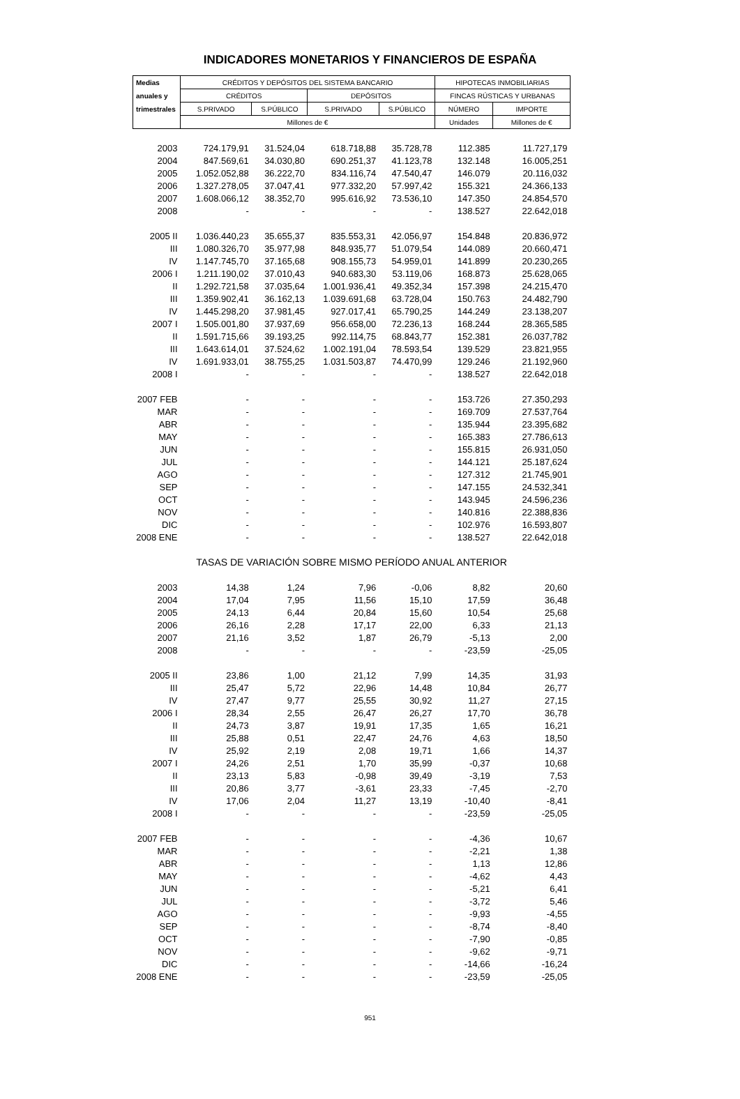INDICADORES MONETARIOS Y FINANCIEROS DE ESPAÑA
| Medias | CRÉDITOS Y DEPÓSITOS DEL SISTEMA BANCARIO | | | | HIPOTECAS INMOBILIARIAS | |
| --- | --- | --- | --- | --- | --- | --- |
| anuales y | CRÉDITOS | | DEPÓSITOS | | FINCAS RÚSTICAS Y URBANAS | |
| trimestrales | S.PRIVADO | S.PÚBLICO | S.PRIVADO | S.PÚBLICO | NÚMERO | IMPORTE |
| | Millones de € | | | | Unidades | Millones de € |
| 2003 | 724.179,91 | 31.524,04 | 618.718,88 | 35.728,78 | 112.385 | 11.727,179 |
| 2004 | 847.569,61 | 34.030,80 | 690.251,37 | 41.123,78 | 132.148 | 16.005,251 |
| 2005 | 1.052.052,88 | 36.222,70 | 834.116,74 | 47.540,47 | 146.079 | 20.116,032 |
| 2006 | 1.327.278,05 | 37.047,41 | 977.332,20 | 57.997,42 | 155.321 | 24.366,133 |
| 2007 | 1.608.066,12 | 38.352,70 | 995.616,92 | 73.536,10 | 147.350 | 24.854,570 |
| 2008 | - | - | - | - | 138.527 | 22.642,018 |
| 2005 II | 1.036.440,23 | 35.655,37 | 835.553,31 | 42.056,97 | 154.848 | 20.836,972 |
| III | 1.080.326,70 | 35.977,98 | 848.935,77 | 51.079,54 | 144.089 | 20.660,471 |
| IV | 1.147.745,70 | 37.165,68 | 908.155,73 | 54.959,01 | 141.899 | 20.230,265 |
| 2006 I | 1.211.190,02 | 37.010,43 | 940.683,30 | 53.119,06 | 168.873 | 25.628,065 |
| II | 1.292.721,58 | 37.035,64 | 1.001.936,41 | 49.352,34 | 157.398 | 24.215,470 |
| III | 1.359.902,41 | 36.162,13 | 1.039.691,68 | 63.728,04 | 150.763 | 24.482,790 |
| IV | 1.445.298,20 | 37.981,45 | 927.017,41 | 65.790,25 | 144.249 | 23.138,207 |
| 2007 I | 1.505.001,80 | 37.937,69 | 956.658,00 | 72.236,13 | 168.244 | 28.365,585 |
| II | 1.591.715,66 | 39.193,25 | 992.114,75 | 68.843,77 | 152.381 | 26.037,782 |
| III | 1.643.614,01 | 37.524,62 | 1.002.191,04 | 78.593,54 | 139.529 | 23.821,955 |
| IV | 1.691.933,01 | 38.755,25 | 1.031.503,87 | 74.470,99 | 129.246 | 21.192,960 |
| 2008 I | - | - | - | - | 138.527 | 22.642,018 |
| 2007 FEB | - | - | - | - | 153.726 | 27.350,293 |
| MAR | - | - | - | - | 169.709 | 27.537,764 |
| ABR | - | - | - | - | 135.944 | 23.395,682 |
| MAY | - | - | - | - | 165.383 | 27.786,613 |
| JUN | - | - | - | - | 155.815 | 26.931,050 |
| JUL | - | - | - | - | 144.121 | 25.187,624 |
| AGO | - | - | - | - | 127.312 | 21.745,901 |
| SEP | - | - | - | - | 147.155 | 24.532,341 |
| OCT | - | - | - | - | 143.945 | 24.596,236 |
| NOV | - | - | - | - | 140.816 | 22.388,836 |
| DIC | - | - | - | - | 102.976 | 16.593,807 |
| 2008 ENE | - | - | - | - | 138.527 | 22.642,018 |
| TASAS DE VARIACIÓN SOBRE MISMO PERÍODO ANUAL ANTERIOR | | | | | | |
| 2003 | 14,38 | 1,24 | 7,96 | -0,06 | 8,82 | 20,60 |
| 2004 | 17,04 | 7,95 | 11,56 | 15,10 | 17,59 | 36,48 |
| 2005 | 24,13 | 6,44 | 20,84 | 15,60 | 10,54 | 25,68 |
| 2006 | 26,16 | 2,28 | 17,17 | 22,00 | 6,33 | 21,13 |
| 2007 | 21,16 | 3,52 | 1,87 | 26,79 | -5,13 | 2,00 |
| 2008 | - | - | - | - | -23,59 | -25,05 |
| 2005 II | 23,86 | 1,00 | 21,12 | 7,99 | 14,35 | 31,93 |
| III | 25,47 | 5,72 | 22,96 | 14,48 | 10,84 | 26,77 |
| IV | 27,47 | 9,77 | 25,55 | 30,92 | 11,27 | 27,15 |
| 2006 I | 28,34 | 2,55 | 26,47 | 26,27 | 17,70 | 36,78 |
| II | 24,73 | 3,87 | 19,91 | 17,35 | 1,65 | 16,21 |
| III | 25,88 | 0,51 | 22,47 | 24,76 | 4,63 | 18,50 |
| IV | 25,92 | 2,19 | 2,08 | 19,71 | 1,66 | 14,37 |
| 2007 I | 24,26 | 2,51 | 1,70 | 35,99 | -0,37 | 10,68 |
| II | 23,13 | 5,83 | -0,98 | 39,49 | -3,19 | 7,53 |
| III | 20,86 | 3,77 | -3,61 | 23,33 | -7,45 | -2,70 |
| IV | 17,06 | 2,04 | 11,27 | 13,19 | -10,40 | -8,41 |
| 2008 I | - | - | - | - | -23,59 | -25,05 |
| 2007 FEB | - | - | - | - | -4,36 | 10,67 |
| MAR | - | - | - | - | -2,21 | 1,38 |
| ABR | - | - | - | - | 1,13 | 12,86 |
| MAY | - | - | - | - | -4,62 | 4,43 |
| JUN | - | - | - | - | -5,21 | 6,41 |
| JUL | - | - | - | - | -3,72 | 5,46 |
| AGO | - | - | - | - | -9,93 | -4,55 |
| SEP | - | - | - | - | -8,74 | -8,40 |
| OCT | - | - | - | - | -7,90 | -0,85 |
| NOV | - | - | - | - | -9,62 | -9,71 |
| DIC | - | - | - | - | -14,66 | -16,24 |
| 2008 ENE | - | - | - | - | -23,59 | -25,05 |
951